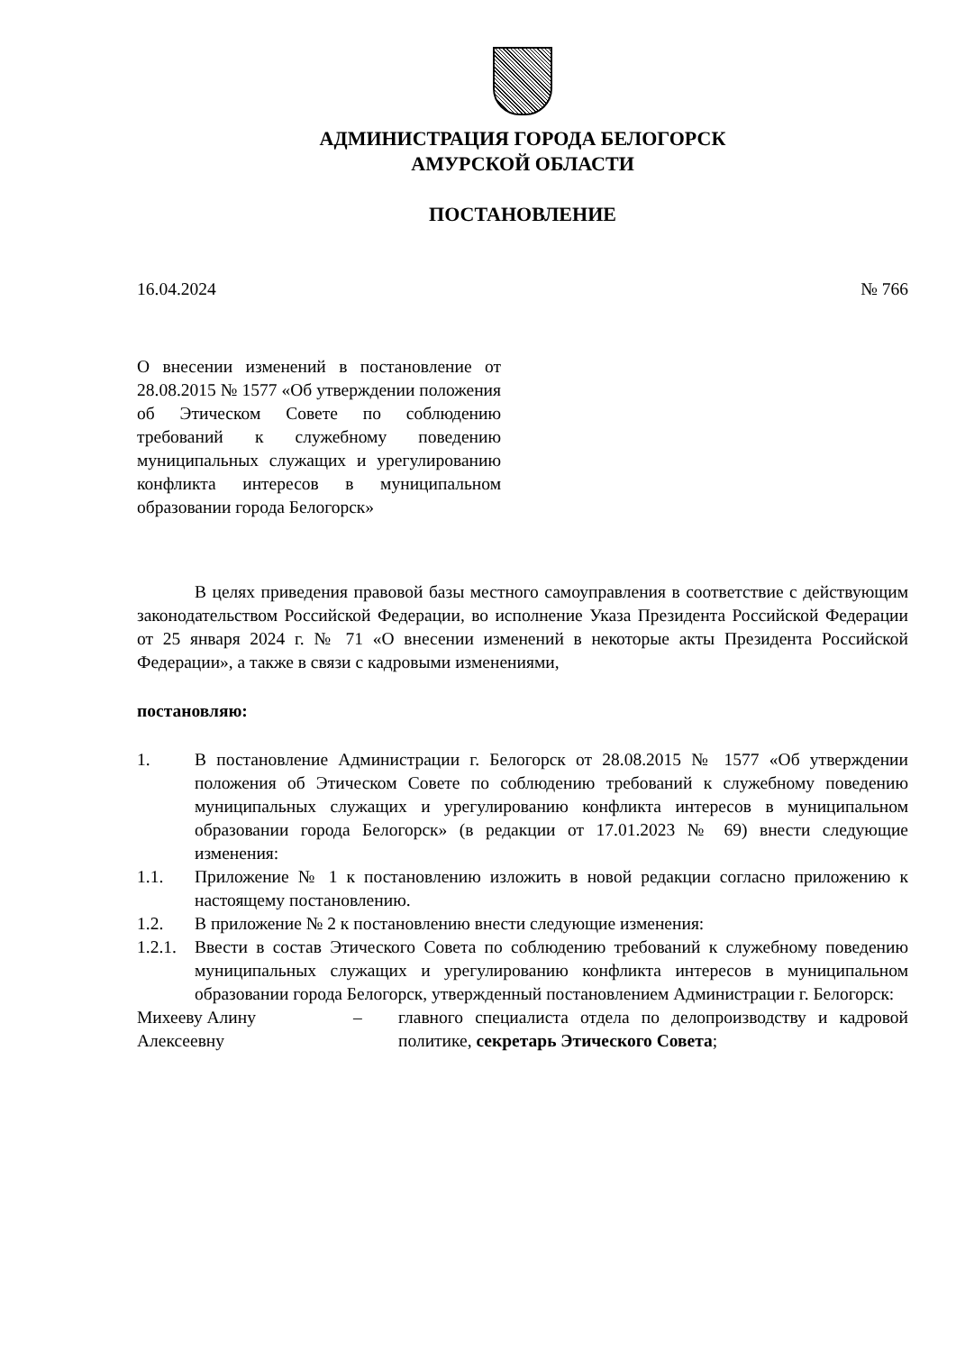АДМИНИСТРАЦИЯ ГОРОДА БЕЛОГОРСК
АМУРСКОЙ ОБЛАСТИ
ПОСТАНОВЛЕНИЕ
16.04.2024 № 766
О внесении изменений в постановление от 28.08.2015 № 1577 «Об утверждении положения об Этическом Совете по соблюдению требований к служебному поведению муниципальных служащих и урегулированию конфликта интересов в муниципальном образовании города Белогорск»
В целях приведения правовой базы местного самоуправления в соответствие с действующим законодательством Российской Федерации, во исполнение Указа Президента Российской Федерации от 25 января 2024 г. № 71 «О внесении изменений в некоторые акты Президента Российской Федерации», а также в связи с кадровыми изменениями,
постановляю:
1. В постановление Администрации г. Белогорск от 28.08.2015 № 1577 «Об утверждении положения об Этическом Совете по соблюдению требований к служебному поведению муниципальных служащих и урегулированию конфликта интересов в муниципальном образовании города Белогорск» (в редакции от 17.01.2023 № 69) внести следующие изменения:
1.1. Приложение № 1 к постановлению изложить в новой редакции согласно приложению к настоящему постановлению.
1.2. В приложение № 2 к постановлению внести следующие изменения:
1.2.1. Ввести в состав Этического Совета по соблюдению требований к служебному поведению муниципальных служащих и урегулированию конфликта интересов в муниципальном образовании города Белогорск, утвержденный постановлением Администрации г. Белогорск:
Михееву Алину Алексеевну – главного специалиста отдела по делопроизводству и кадровой политике, секретарь Этического Совета;